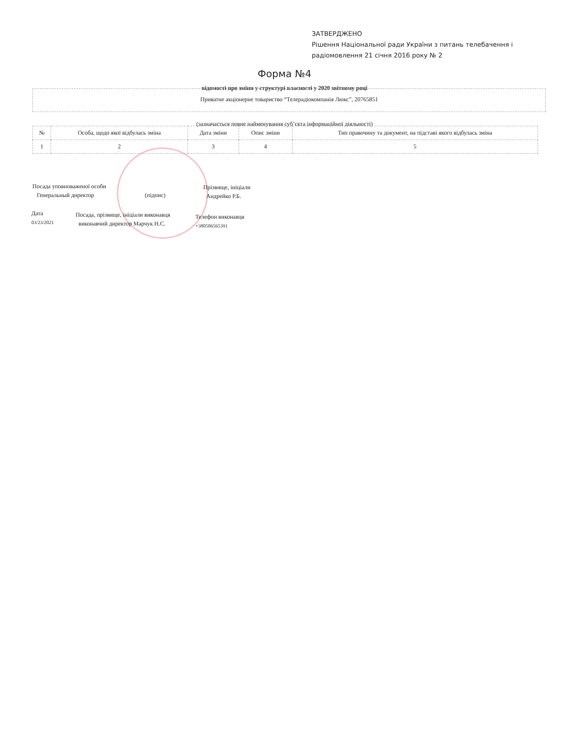ЗАТВЕРДЖЕНО
Рішення Національної ради України з питань телебачення і
радіомовлення 21 січня 2016 року № 2
Форма №4
відомості про зміни у структурі власності у 2020 звітному році
Приватне акціонерне товариство “Телерадіокомпанія Люкс”, 20765851
(зазначається повне найменування суб’єкта інформаційної діяльності)
| № | Особа, щодо якої відбулась зміна | Дата зміни | Опис зміни | Тип правочину та документ, на підставі якого відбулась зміна |
| --- | --- | --- | --- | --- |
| 1 | 2 | 3 | 4 | 5 |
Посада уповноваженої особи
Генеральный директор
(підпис)
Прізвище, ініціали
Андрейко Р.Б.
Дата
03/23/2021
Посада, прізвище, ініціали виконавця
виконавчий директор Марчук Н.С.
Телефон виконавця
+380506565391